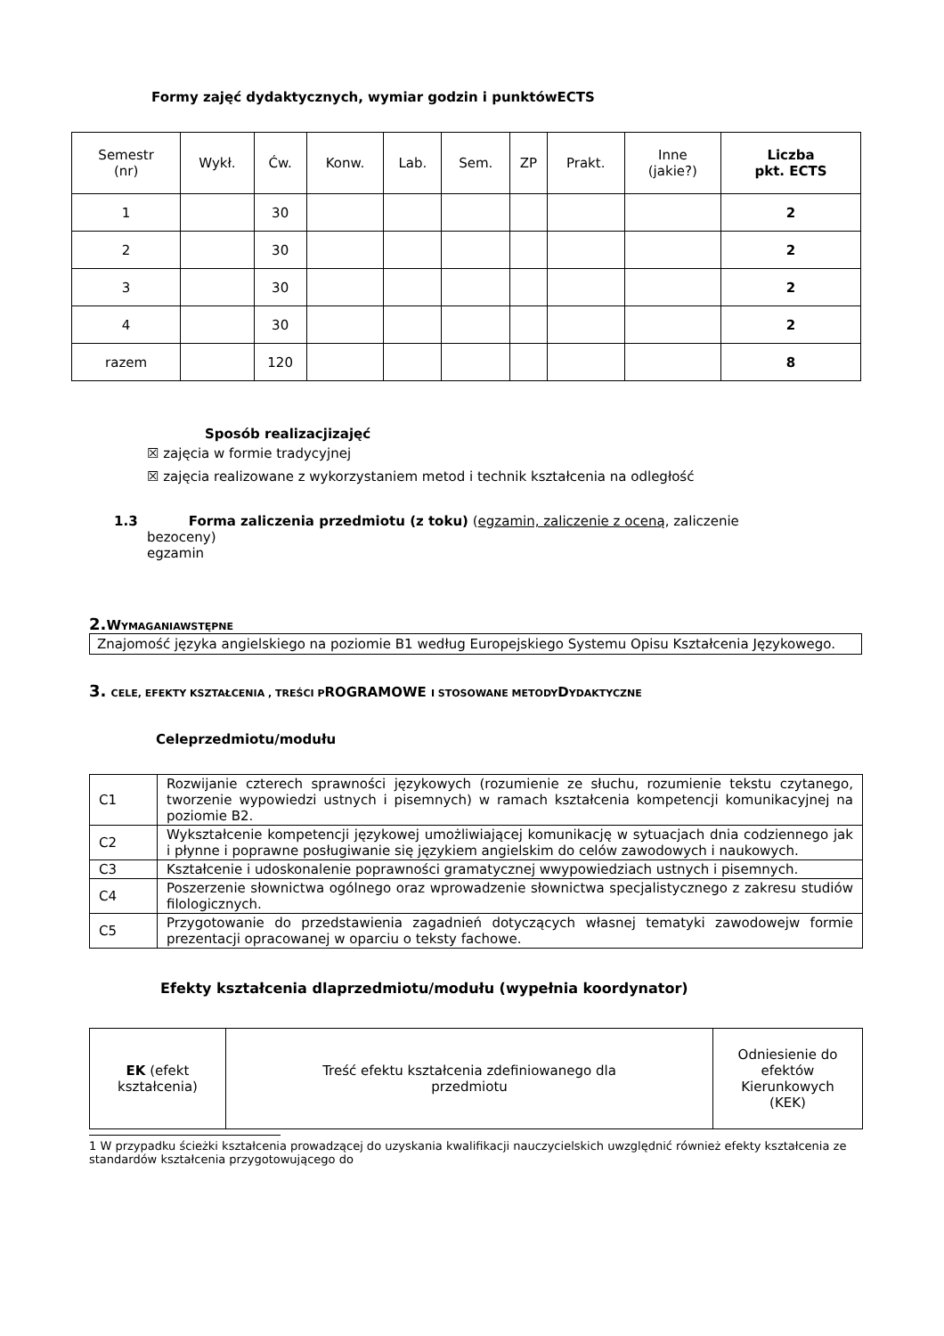Formy zajęć dydaktycznych, wymiar godzin i punktówECTS
| Semestr (nr) | Wykł. | Ćw. | Konw. | Lab. | Sem. | ZP | Prakt. | Inne (jakie?) | Liczba pkt. ECTS |
| --- | --- | --- | --- | --- | --- | --- | --- | --- | --- |
| 1 | | 30 | | | | | | | 2 |
| 2 | | 30 | | | | | | | 2 |
| 3 | | 30 | | | | | | | 2 |
| 4 | | 30 | | | | | | | 2 |
| razem | | 120 | | | | | | | 8 |
Sposób realizacjizajęć
☒ zajęcia w formie tradycyjnej
☒ zajęcia realizowane z wykorzystaniem metod i technik kształcenia na odległość
1.3 Forma zaliczenia przedmiotu (z toku) (egzamin, zaliczenie z oceną, zaliczenie
bezoceny)
egzamin
2. WYMAGANIAWSTĘPNE
Znajomość języka angielskiego na poziomie B1 według Europejskiego Systemu Opisu Kształcenia Językowego.
3. CELE, EFEKTY KSZTAŁCENIA , TREŚCI PROGRAMOWE I STOSOWANE METODYDYDAKTYCZNE
Celeprzedmiotu/modułu
| C1 | Rozwijanie czterech sprawności językowych (rozumienie ze słuchu, rozumienie tekstu czytanego, tworzenie wypowiedzi ustnych i pisemnych) w ramach kształcenia kompetencji komunikacyjnej na poziomie B2. |
| C2 | Wykształcenie kompetencji językowej umożliwiającej komunikację w sytuacjach dnia codziennego jak i płynne i poprawne posługiwanie się językiem angielskim do celów zawodowych i naukowych. |
| C3 | Kształcenie i udoskonalenie poprawności gramatycznej wwypowiedziach ustnych i pisemnych. |
| C4 | Poszerzenie słownictwa ogólnego oraz wprowadzenie słownictwa specjalistycznego z zakresu studiów filologicznych. |
| C5 | Przygotowanie do przedstawienia zagadnień dotyczących własnej tematyki zawodowejw formie prezentacji opracowanej w oparciu o teksty fachowe. |
Efekty kształcenia dlaprzedmiotu/modułu (wypełnia koordynator)
| EK (efekt kształcenia) | Treść efektu kształcenia zdefiniowanego dla przedmiotu | Odniesienie do efektów Kierunkowych (KEK) |
1 W przypadku ścieżki kształcenia prowadzącej do uzyskania kwalifikacji nauczycielskich uwzględnić również efekty kształcenia ze standardów kształcenia przygotowującego do